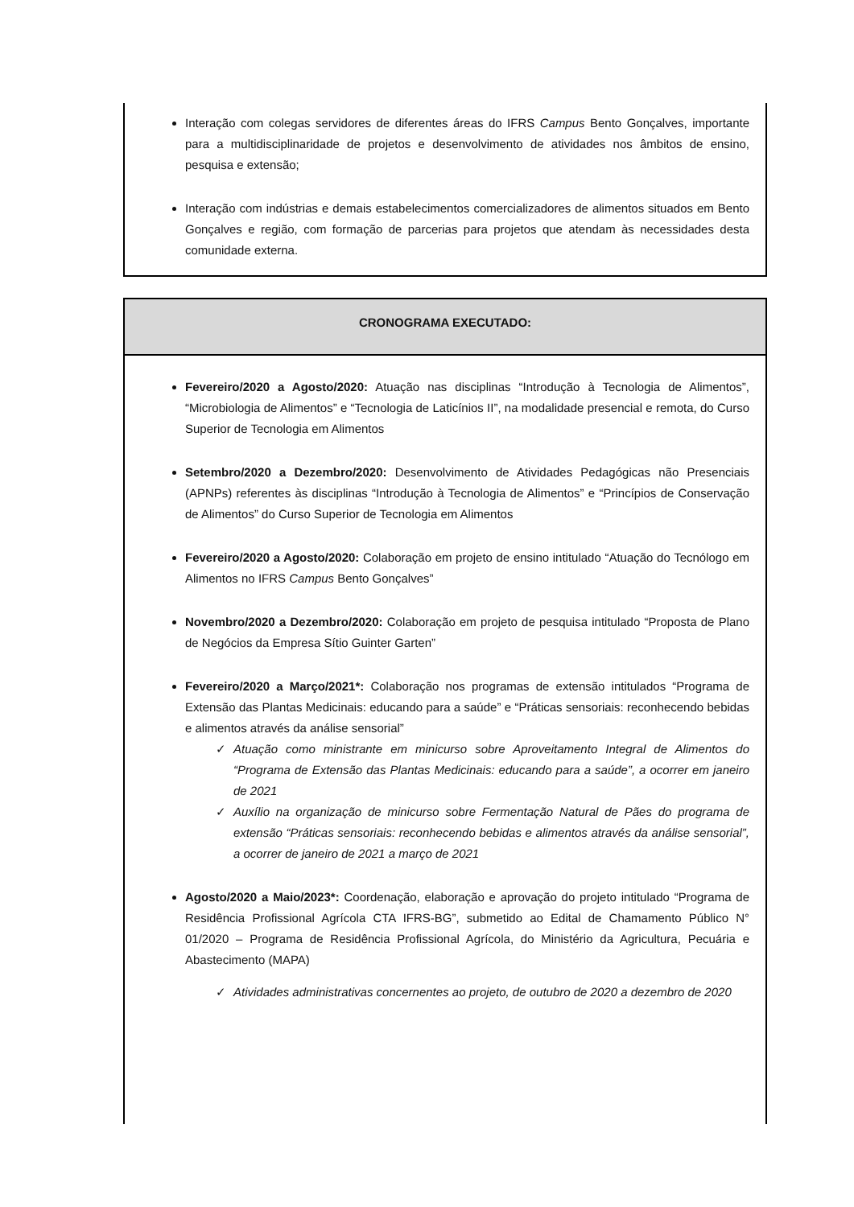Interação com colegas servidores de diferentes áreas do IFRS Campus Bento Gonçalves, importante para a multidisciplinaridade de projetos e desenvolvimento de atividades nos âmbitos de ensino, pesquisa e extensão;
Interação com indústrias e demais estabelecimentos comercializadores de alimentos situados em Bento Gonçalves e região, com formação de parcerias para projetos que atendam às necessidades desta comunidade externa.
CRONOGRAMA EXECUTADO:
Fevereiro/2020 a Agosto/2020: Atuação nas disciplinas “Introdução à Tecnologia de Alimentos”, “Microbiologia de Alimentos” e “Tecnologia de Laticínios II”, na modalidade presencial e remota, do Curso Superior de Tecnologia em Alimentos
Setembro/2020 a Dezembro/2020: Desenvolvimento de Atividades Pedagógicas não Presenciais (APNPs) referentes às disciplinas “Introdução à Tecnologia de Alimentos” e “Princípios de Conservação de Alimentos” do Curso Superior de Tecnologia em Alimentos
Fevereiro/2020 a Agosto/2020: Colaboração em projeto de ensino intitulado “Atuação do Tecnólogo em Alimentos no IFRS Campus Bento Gonçalves”
Novembro/2020 a Dezembro/2020: Colaboração em projeto de pesquisa intitulado “Proposta de Plano de Negócios da Empresa Sítio Guinter Garten”
Fevereiro/2020 a Março/2021*: Colaboração nos programas de extensão intitulados “Programa de Extensão das Plantas Medicinais: educando para a saúde” e “Práticas sensoriais: reconhecendo bebidas e alimentos através da análise sensorial”
✓ Atuação como ministrante em minicurso sobre Aproveitamento Integral de Alimentos do “Programa de Extensão das Plantas Medicinais: educando para a saúde”, a ocorrer em janeiro de 2021
✓ Auxílio na organização de minicurso sobre Fermentação Natural de Pães do programa de extensão “Práticas sensoriais: reconhecendo bebidas e alimentos através da análise sensorial”, a ocorrer de janeiro de 2021 a março de 2021
Agosto/2020 a Maio/2023*: Coordenação, elaboração e aprovação do projeto intitulado “Programa de Residência Profissional Agrícola CTA IFRS-BG”, submetido ao Edital de Chamamento Público N° 01/2020 – Programa de Residência Profissional Agrícola, do Ministério da Agricultura, Pecuária e Abastecimento (MAPA)
✓ Atividades administrativas concernentes ao projeto, de outubro de 2020 a dezembro de 2020